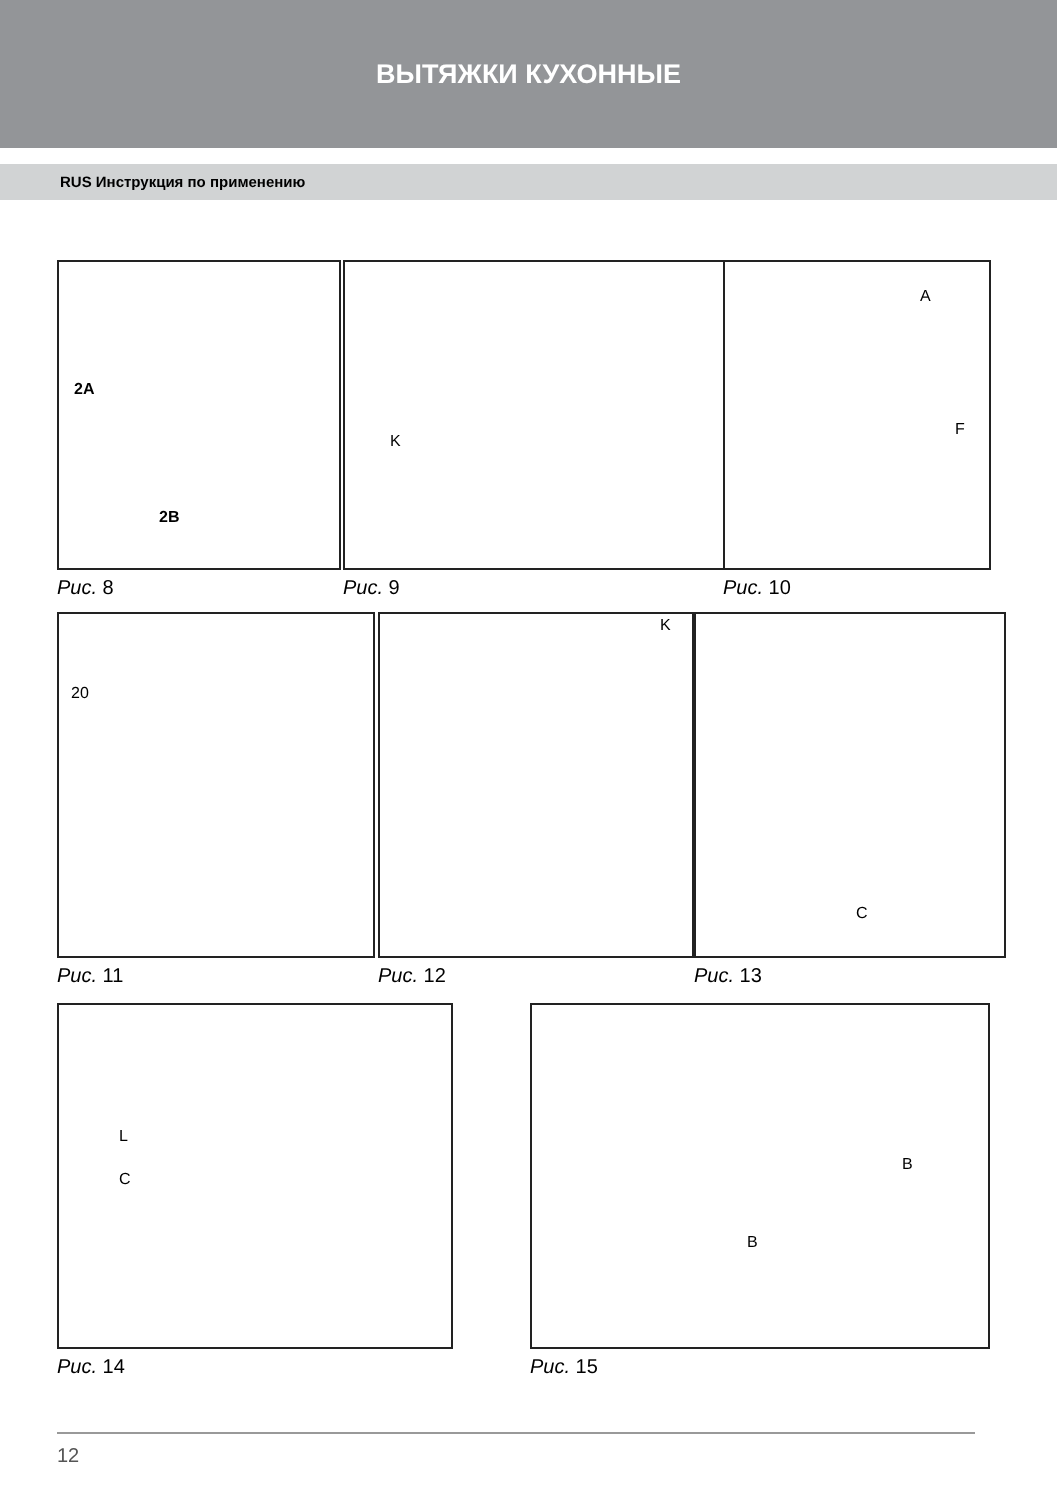ВЫТЯЖКИ КУХОННЫЕ
RUS Инструкция по применению
2A
2B
Рис. 8
K
Рис. 9
A
F
Рис. 10
20
Рис. 11
K
Рис. 12
C
Рис. 13
L
C
Рис. 14
B
B
Рис. 15
12